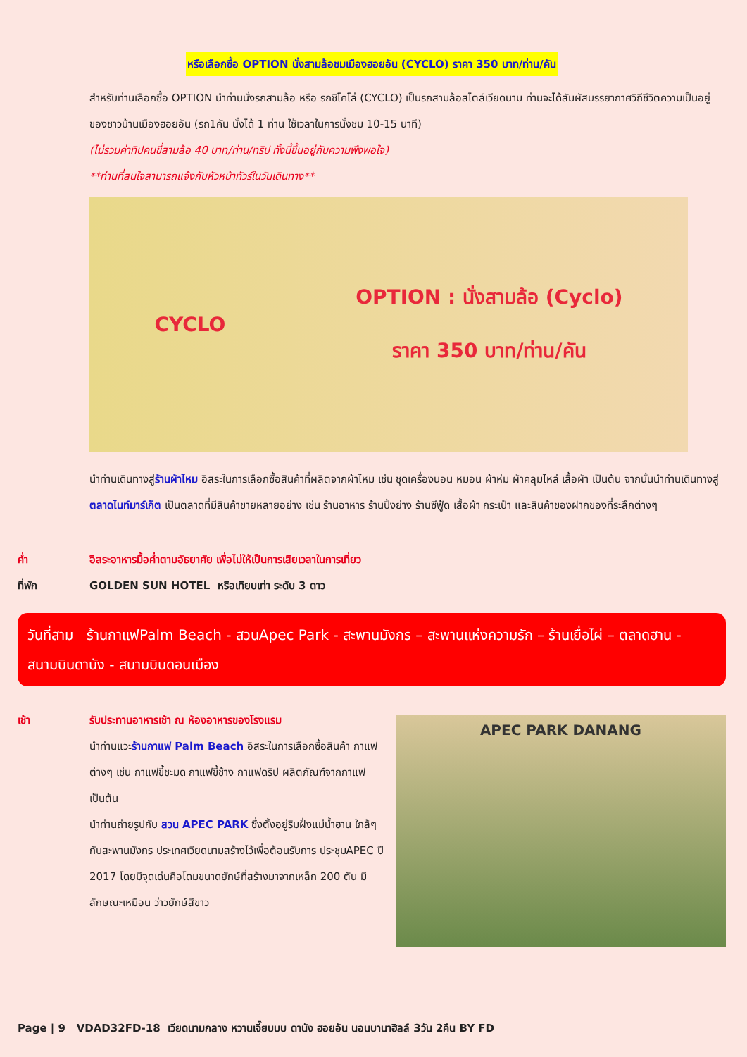หรือเลือกซื้อ OPTION นั่งสามล้อชมเมืองฮอยอัน (CYCLO) ราคา 350 บาท/ท่าน/คัน
สำหรับท่านเลือกซื้อ OPTION นำท่านนั่งรถสามล้อ หรือ รถซิโคโล่ (CYCLO) เป็นรถสามล้อสไตล์เวียดนาม ท่านจะได้สัมผัสบรรยากาศวิถีชีวิตความเป็นอยู่ของชาวบ้านเมืองฮอยอัน (รถ1คัน นั่งได้ 1 ท่าน ใช้เวลาในการนั่งชม 10-15 นาที)
(ไม่รวมค่าทิปคนขี่สามล้อ 40 บาท/ท่าน/ทริป ทั้งนี้ขึ้นอยู่กับความพึงพอใจ)
**ท่านที่สนใจสามารถแจ้งกับหัวหน้าทัวร์ในวันเดินทาง**
CYCLO
OPTION : นั่งสามล้อ (Cyclo)
ราคา 350 บาท/ท่าน/คัน
นำท่านเดินทางสู่ร้านผ้าไหม อิสระในการเลือกซื้อสินค้าที่ผลิตจากผ้าไหม เช่น ชุดเครื่องนอน หมอน ผ้าห่ม ผ้าคลุมไหล่ เสื้อผ้า เป็นต้น จากนั้นนำท่านเดินทางสู่ ตลาดไนท์มาร์เก็ต เป็นตลาดที่มีสินค้าขายหลายอย่าง เช่น ร้านอาหาร ร้านปิ้งย่าง ร้านซีฟู้ด เสื้อผ้า กระเป๋า และสินค้าของฝากของที่ระลึกต่างๆ
ค่ำ อิสระอาหารมื้อค่ำตามอัธยาศัย เพื่อไม่ให้เป็นการเสียเวลาในการเที่ยว
ที่พัก GOLDEN SUN HOTEL หรือเทียบเท่า ระดับ 3 ดาว
วันที่สาม ร้านกาแฟPalm Beach - สวนApec Park - สะพานมังกร – สะพานแห่งความรัก – ร้านเยื่อไผ่ – ตลาดฮาน - สนามบินดานัง - สนามบินดอนเมือง
เช้า รับประทานอาหารเช้า ณ ห้องอาหารของโรงแรม
นำท่านแวะร้านกาแฟ Palm Beach อิสระในการเลือกซื้อสินค้า กาแฟต่างๆ เช่น กาแฟขี้ชะมด กาแฟขี้ช้าง กาแฟดริป ผลิตภัณฑ์จากกาแฟ เป็นต้น
นำท่านถ่ายรูปกับ สวน APEC PARK ซึ่งตั้งอยู่ริมฝั่งแม่น้ำฮาน ใกล้ๆกับสะพานมังกร ประเทศเวียดนามสร้างไว้เพื่อต้อนรับการ ประชุมAPEC ปี 2017 โดยมีจุดเด่นคือโดมขนาดยักษ์ที่สร้างมาจากเหล็ก 200 ตัน มีลักษณะเหมือน ว่าวยักษ์สีขาว
APEC PARK DANANG
Page | 9 VDAD32FD-18 เวียดนามกลาง หวานเจี๊ยบบบ ดานัง ฮอยอัน นอนบานาฮิลล์ 3วัน 2คืน BY FD